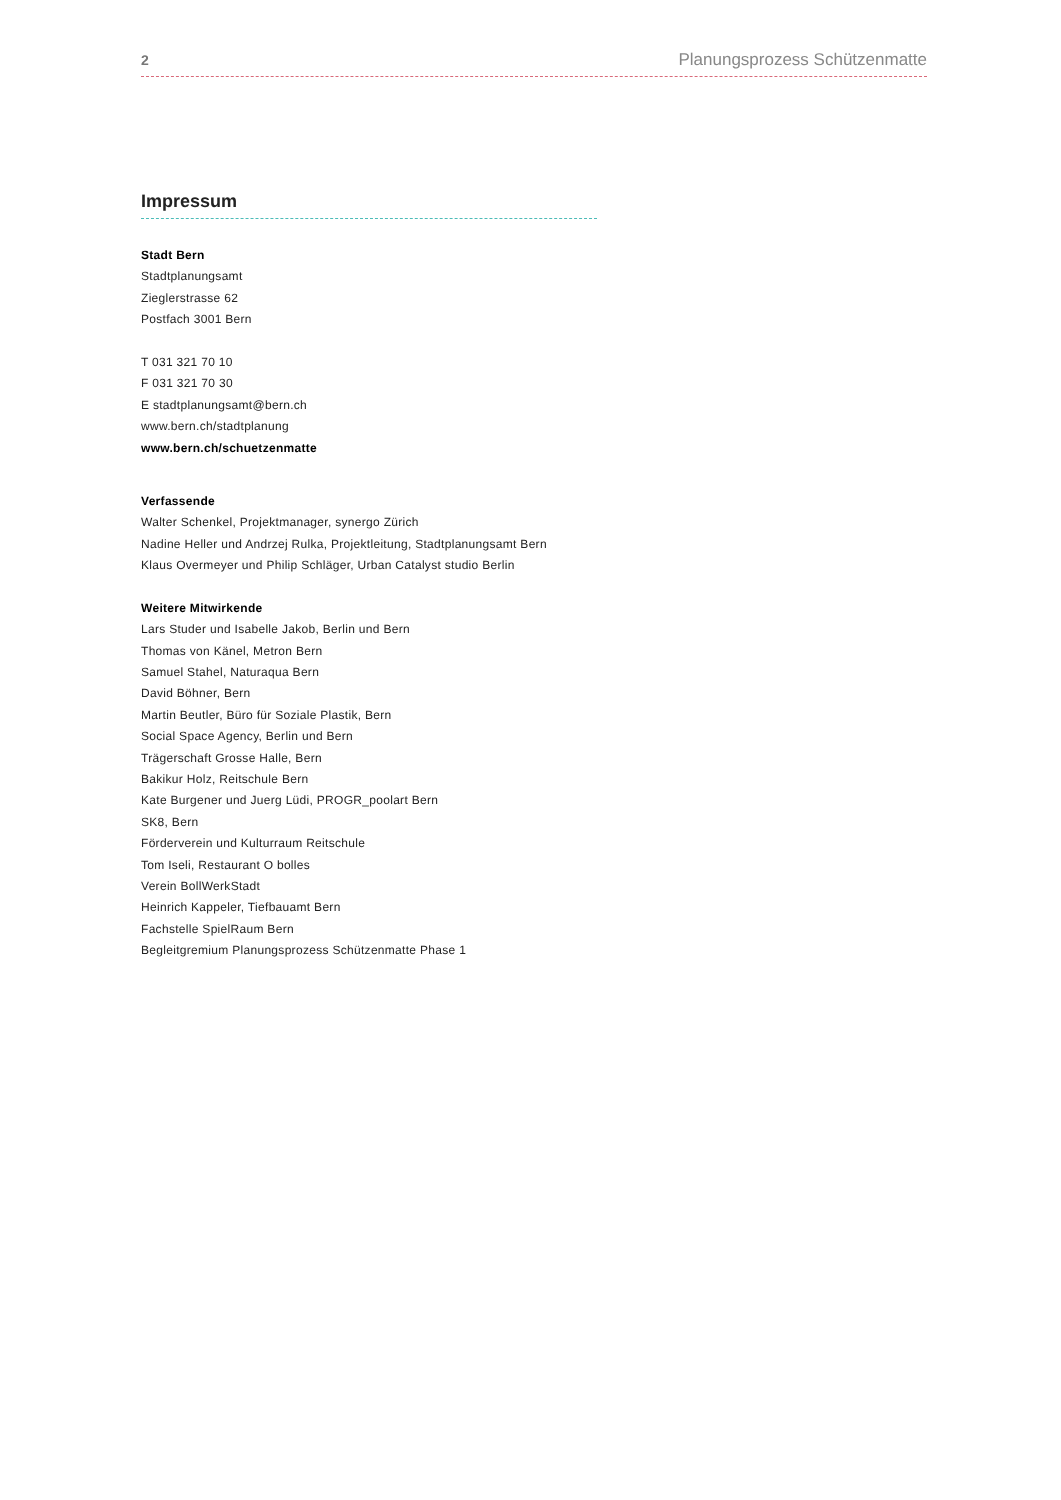2 Planungsprozess Schützenmatte
Impressum
Stadt Bern
Stadtplanungsamt
Zieglerstrasse 62
Postfach 3001 Bern
T 031 321 70 10
F 031 321 70 30
E stadtplanungsamt@bern.ch
www.bern.ch/stadtplanung
www.bern.ch/schuetzenmatte
Verfassende
Walter Schenkel, Projektmanager, synergo Zürich
Nadine Heller und Andrzej Rulka, Projektleitung, Stadtplanungsamt Bern
Klaus Overmeyer und Philip Schläger, Urban Catalyst studio Berlin
Weitere Mitwirkende
Lars Studer und Isabelle Jakob, Berlin und Bern
Thomas von Känel, Metron Bern
Samuel Stahel, Naturaqua Bern
David Böhner, Bern
Martin Beutler, Büro für Soziale Plastik, Bern
Social Space Agency, Berlin und Bern
Trägerschaft Grosse Halle, Bern
Bakikur Holz, Reitschule Bern
Kate Burgener und Juerg Lüdi, PROGR_poolart Bern
SK8, Bern
Förderverein und Kulturraum Reitschule
Tom Iseli, Restaurant O bolles
Verein BollWerkStadt
Heinrich Kappeler, Tiefbauamt Bern
Fachstelle SpielRaum Bern
Begleitgremium Planungsprozess Schützenmatte Phase 1